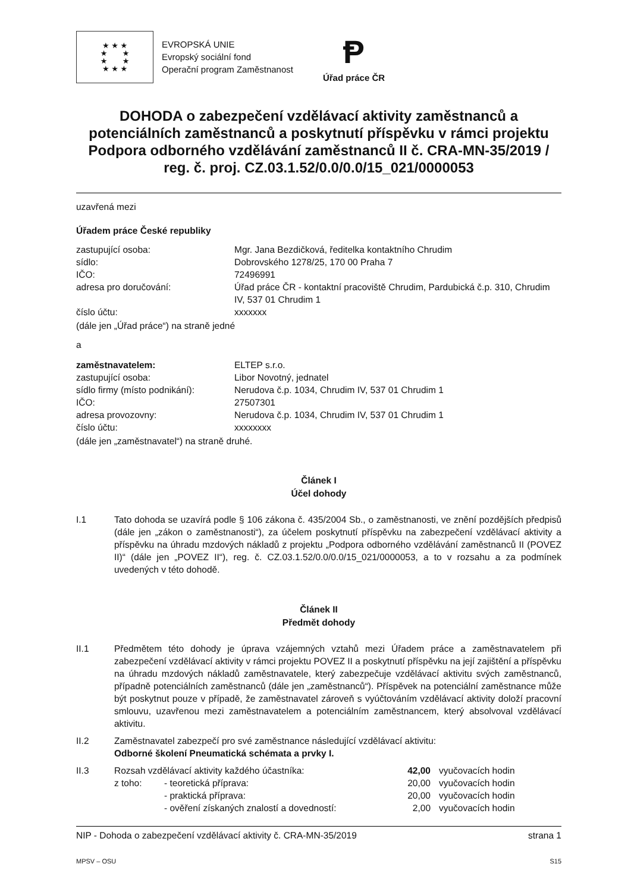★ ★ ★
★ ★
★ ★
★ ★ ★
EVROPSKÁ UNIE
Evropský sociální fond
Operační program Zaměstnanost
Ᵽ
Úřad práce ČR
DOHODA o zabezpečení vzdělávací aktivity zaměstnanců a potenciálních zaměstnanců a poskytnutí příspěvku v rámci projektu Podpora odborného vzdělávání zaměstnanců II č. CRA-MN-35/2019 / reg. č. proj. CZ.03.1.52/0.0/0.0/15_021/0000053
uzavřená mezi
Úřadem práce České republiky
zastupující osoba: Mgr. Jana Bezdičková, ředitelka kontaktního Chrudim sídlo: Dobrovského 1278/25, 170 00 Praha 7 IČO: 72496991 adresa pro doručování: Úřad práce ČR - kontaktní pracoviště Chrudim, Pardubická č.p. 310, Chrudim IV, 537 01 Chrudim 1 číslo účtu: xxxxxxx
(dále jen „Úřad práce“) na straně jedné
a
zaměstnavatelem: ELTEP s.r.o. zastupující osoba: Libor Novotný, jednatel sídlo firmy (místo podnikání): Nerudova č.p. 1034, Chrudim IV, 537 01 Chrudim 1 IČO: 27507301 adresa provozovny: Nerudova č.p. 1034, Chrudim IV, 537 01 Chrudim 1 číslo účtu: xxxxxxxx
(dále jen „zaměstnavatel“) na straně druhé.
Článek I
Účel dohody
I.1 Tato dohoda se uzavírá podle § 106 zákona č. 435/2004 Sb., o zaměstnanosti, ve znění pozdějších předpisů (dále jen „zákon o zaměstnanosti“), za účelem poskytnutí příspěvku na zabezpečení vzdělávací aktivity a příspěvku na úhradu mzdových nákladů z projektu „Podpora odborného vzdělávání zaměstnanců II (POVEZ II)“ (dále jen „POVEZ II“), reg. č. CZ.03.1.52/0.0/0.0/15_021/0000053, a to v rozsahu a za podmínek uvedených v této dohodě.
Článek II
Předmět dohody
II.1 Předmětem této dohody je úprava vzájemných vztahů mezi Úřadem práce a zaměstnavatelem při zabezpečení vzdělávací aktivity v rámci projektu POVEZ II a poskytnutí příspěvku na její zajištění a příspěvku na úhradu mzdových nákladů zaměstnavatele, který zabezpečuje vzdělávací aktivitu svých zaměstnanců, případně potenciálních zaměstnanců (dále jen „zaměstnanců“). Příspěvek na potenciální zaměstnance může být poskytnut pouze v případě, že zaměstnavatel zároveň s vyúčtováním vzdělávací aktivity doloží pracovní smlouvu, uzavřenou mezi zaměstnavatelem a potenciálním zaměstnancem, který absolvoval vzdělávací aktivitu.
II.2 Zaměstnavatel zabezpečí pro své zaměstnance následující vzdělávací aktivitu:
Odborné školení Pneumatická schémata a prvky I.
II.3 Rozsah vzdělávací aktivity každého účastníka: 42,00 vyučovacích hodin z toho: - teoretická příprava: 20,00 vyučovacích hodin - praktická příprava: 20,00 vyučovacích hodin - ověření získaných znalostí a dovedností: 2,00 vyučovacích hodin
NIP - Dohoda o zabezpečení vzdělávací aktivity č. CRA-MN-35/2019 strana 1
MPSV – OSU S15